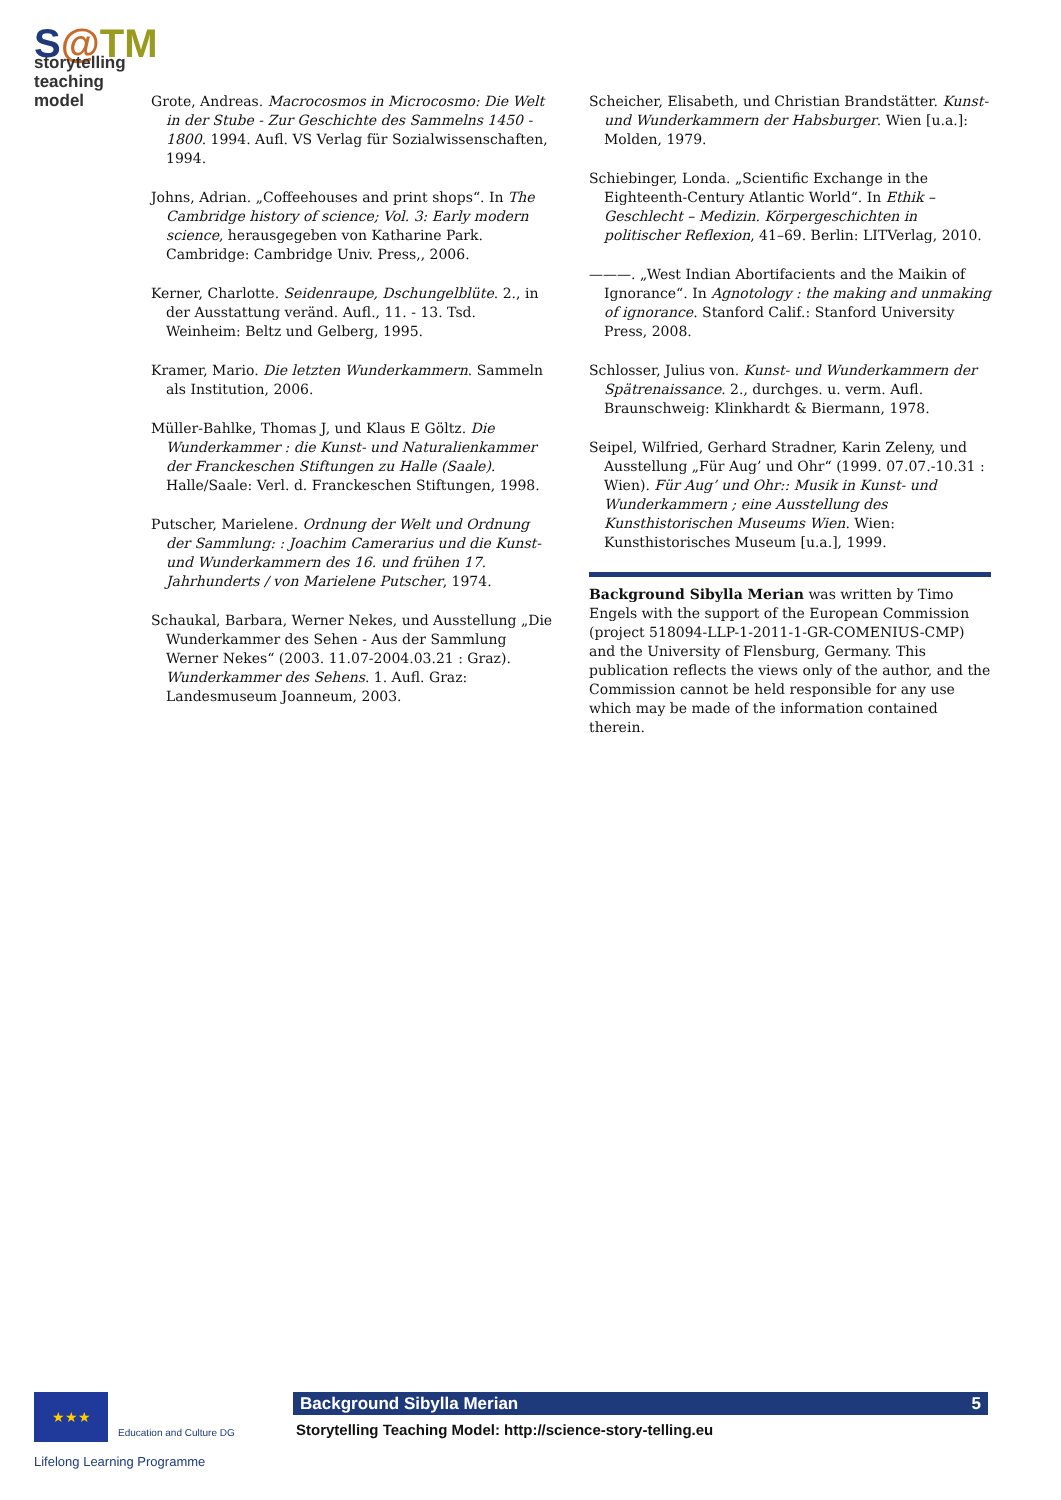S@TM
storytelling
teaching model
Grote, Andreas. Macrocosmos in Microcosmo: Die Welt in der Stube - Zur Geschichte des Sammelns 1450 - 1800. 1994. Aufl. VS Verlag für Sozialwissenschaften, 1994.
Johns, Adrian. „Coffeehouses and print shops“. In The Cambridge history of science; Vol. 3: Early modern science, herausgegeben von Katharine Park. Cambridge: Cambridge Univ. Press,, 2006.
Kerner, Charlotte. Seidenraupe, Dschungelblüte. 2., in der Ausstattung veränd. Aufl., 11. - 13. Tsd. Weinheim: Beltz und Gelberg, 1995.
Kramer, Mario. Die letzten Wunderkammern. Sammeln als Institution, 2006.
Müller-Bahlke, Thomas J, und Klaus E Göltz. Die Wunderkammer : die Kunst- und Naturalienkammer der Franckeschen Stiftungen zu Halle (Saale). Halle/Saale: Verl. d. Franckeschen Stiftungen, 1998.
Putscher, Marielene. Ordnung der Welt und Ordnung der Sammlung: : Joachim Camerarius und die Kunst- und Wunderkammern des 16. und frühen 17. Jahrhunderts / von Marielene Putscher, 1974.
Schaukal, Barbara, Werner Nekes, und Ausstellung „Die Wunderkammer des Sehen - Aus der Sammlung Werner Nekes“ (2003. 11.07-2004.03.21 : Graz). Wunderkammer des Sehens. 1. Aufl. Graz: Landesmuseum Joanneum, 2003.
Scheicher, Elisabeth, und Christian Brandstätter. Kunst- und Wunderkammern der Habsburger. Wien [u.a.]: Molden, 1979.
Schiebinger, Londa. „Scientific Exchange in the Eighteenth-Century Atlantic World“. In Ethik – Geschlecht – Medizin. Körpergeschichten in politischer Reflexion, 41–69. Berlin: LITVerlag, 2010.
———. „West Indian Abortifacients and the Maikin of Ignorance“. In Agnotology : the making and unmaking of ignorance. Stanford Calif.: Stanford University Press, 2008.
Schlosser, Julius von. Kunst- und Wunderkammern der Spätrenaissance. 2., durchges. u. verm. Aufl. Braunschweig: Klinkhardt & Biermann, 1978.
Seipel, Wilfried, Gerhard Stradner, Karin Zeleny, und Ausstellung „Für Aug’ und Ohr“ (1999. 07.07.-10.31 : Wien). Für Aug’ und Ohr:: Musik in Kunst- und Wunderkammern ; eine Ausstellung des Kunsthistorischen Museums Wien. Wien: Kunsthistorisches Museum [u.a.], 1999.
Background Sibylla Merian was written by Timo Engels with the support of the European Commission (project 518094-LLP-1-2011-1-GR-COMENIUS-CMP) and the University of Flensburg, Germany. This publication reflects the views only of the author, and the Commission cannot be held responsible for any use which may be made of the information contained therein.
★★★
Education and Culture DG
Lifelong Learning Programme
Background Sibylla Merian 5
Storytelling Teaching Model: http://science-story-telling.eu